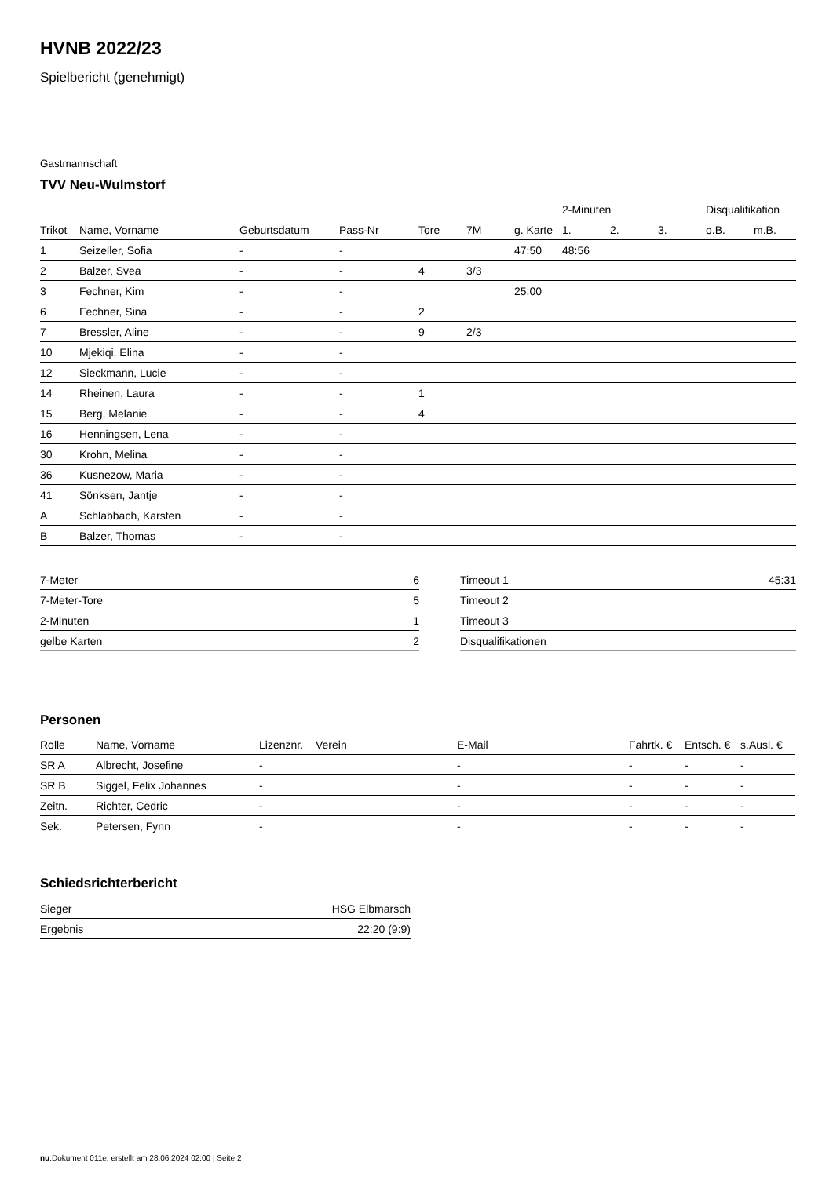HVNB 2022/23
Spielbericht (genehmigt)
Gastmannschaft
TVV Neu-Wulmstorf
| | | | | | | | 2-Minuten | | | Disqualifikation | |
| --- | --- | --- | --- | --- | --- | --- | --- | --- | --- | --- | --- |
| Trikot | Name, Vorname | Geburtsdatum | Pass-Nr | Tore | 7M | g. Karte | 1. | 2. | 3. | o.B. | m.B. |
| 1 | Seizeller, Sofia | - | - | | | 47:50 | 48:56 | | | | |
| 2 | Balzer, Svea | - | - | 4 | 3/3 | | | | | | |
| 3 | Fechner, Kim | - | - | | | 25:00 | | | | | |
| 6 | Fechner, Sina | - | - | 2 | | | | | | | |
| 7 | Bressler, Aline | - | - | 9 | 2/3 | | | | | | |
| 10 | Mjekiqi, Elina | - | - | | | | | | | | |
| 12 | Sieckmann, Lucie | - | - | | | | | | | | |
| 14 | Rheinen, Laura | - | - | 1 | | | | | | | |
| 15 | Berg, Melanie | - | - | 4 | | | | | | | |
| 16 | Henningsen, Lena | - | - | | | | | | | | |
| 30 | Krohn, Melina | - | - | | | | | | | | |
| 36 | Kusnezow, Maria | - | - | | | | | | | | |
| 41 | Sönksen, Jantje | - | - | | | | | | | | |
| A | Schlabbach, Karsten | - | - | | | | | | | | |
| B | Balzer, Thomas | - | - | | | | | | | | |
| 7-Meter | 6 |
| 7-Meter-Tore | 5 |
| 2-Minuten | 1 |
| gelbe Karten | 2 |
| Timeout 1 | 45:31 |
| Timeout 2 | |
| Timeout 3 | |
| Disqualifikationen | |
Personen
| Rolle | Name, Vorname | Lizenznr. | Verein | E-Mail | Fahrtk. € | Entsch. € | s.Ausl. € |
| --- | --- | --- | --- | --- | --- | --- | --- |
| SR A | Albrecht, Josefine | - | | - | - | - | - |
| SR B | Siggel, Felix Johannes | - | | - | - | - | - |
| Zeitn. | Richter, Cedric | - | | - | - | - | - |
| Sek. | Petersen, Fynn | - | | - | - | - | - |
Schiedsrichterbericht
| Sieger | HSG Elbmarsch |
| Ergebnis | 22:20 (9:9) |
nu.Dokument 011e, erstellt am 28.06.2024 02:00 | Seite 2